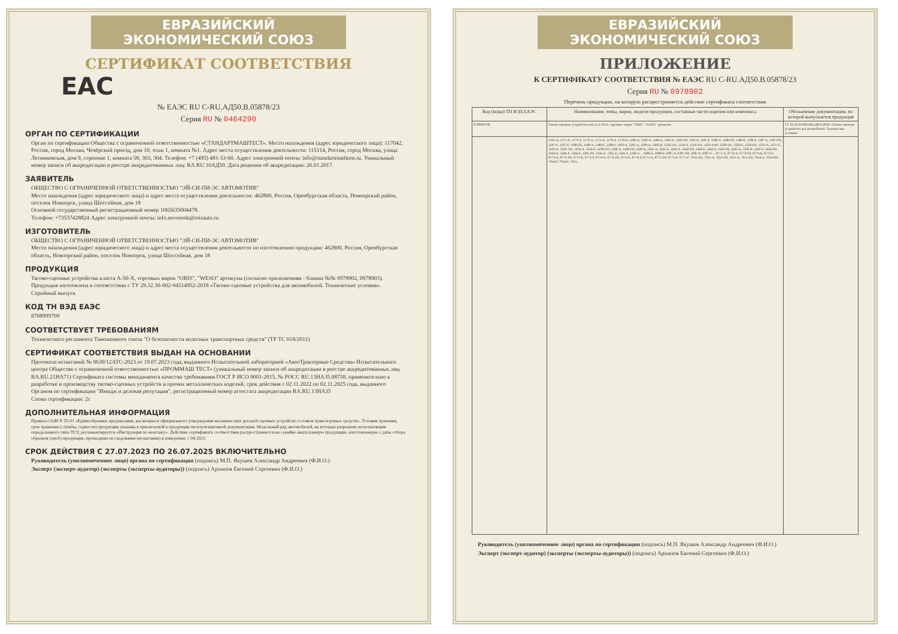ЕВРАЗИЙСКИЙ ЭКОНОМИЧЕСКИЙ СОЮЗ
СЕРТИФИКАТ СООТВЕТСТВИЯ
EAC
№ ЕАЭС RU C-RU.АД50.В.05878/23
Серия RU № 0464290
ОРГАН ПО СЕРТИФИКАЦИИ
Орган по сертификации Общества с ограниченной ответственностью «СТАНДАРТМАШТЕСТ». Место нахождения (адрес юридического лица): 117042, Россия, город Москва, Чечёрский проезд, дом 10, этаж 1, комната №1. Адрес места осуществления деятельности: 115114, Россия, город Москва, улица Летниковская, дом 9, строение 1, комната 58, 303, 304. Телефон: +7 (495) 481-33-60. Адрес электронной почты: info@standartmashtest.ru. Уникальный номер записи об аккредитации в реестре аккредитованных лиц: RA.RU.10АД50. Дата решения об аккредитации: 26.01.2017.
ЗАЯВИТЕЛЬ
ОБЩЕСТВО С ОГРАНИЧЕННОЙ ОТВЕТСТВЕННОСТЬЮ "ЭЙ-СИ-ПИ-ЭС АВТОМОТИВ"
Место нахождения (адрес юридического лица) и адрес места осуществления деятельности: 462800, Россия, Оренбургская область, Новоорский район, поселок Новоорск, улица Шоссейная, дом 18
Основной государственный регистрационный номер 1065635004478.
Телефон: +73537428824 Адрес электронной почты: info.novoorsk@orisauto.ru
ИЗГОТОВИТЕЛЬ
ОБЩЕСТВО С ОГРАНИЧЕННОЙ ОТВЕТСТВЕННОСТЬЮ "ЭЙ-СИ-ПИ-ЭС АВТОМОТИВ"
Место нахождения (адрес юридического лица) и адрес места осуществления деятельности по изготовлению продукции: 462800, Россия, Оренбургская область, Новоорский район, поселок Новоорск, улица Шоссейная, дом 18
ПРОДУКЦИЯ
Тягово-сцепные устройства класса А-50-X, торговых марок "ORIS", "WESO" артикулы (согласно приложениям - бланки №№ 0978902, 0978903). Продукция изготовлена в соответствии с ТУ 29.32.30-002-94514952-2018 «Тягово-сцепные устройства для автомобилей. Технические условия».
Серийный выпуск
КОД ТН ВЭД ЕАЭС
8708999709
СООТВЕТСТВУЕТ ТРЕБОВАНИЯМ
Технического регламента Таможенного союза "О безопасности колесных транспортных средств" (ТР ТС 018/2011)
СЕРТИФИКАТ СООТВЕТСТВИЯ ВЫДАН НА ОСНОВАНИИ
Протокола испытаний № 0630/12АТС-2023 от 19.07.2023 года, выданного Испытательной лабораторией «АвтоТракторные Средства» Испытательного центра Общество с ограниченной ответственностью «ПРОММАШ ТЕСТ» (уникальный номер записи об аккредитации в реестре аккредитованных лиц RA.RU.21НА71) Сертификата системы менеджмента качества требованиям ГОСТ Р ИСО 9001-2015, № РОСС RU.13НА35.08758, применительно к разработке и производству тягово-сцепных устройств и прочих металлических изделий, срок действия с 02.11.2022 по 02.11.2025 года, выданного Органом по сертификации "Имидж и деловая репутация", регистрационный номер аттестата аккредитации RA.RU.13НА35
Схема сертификации: 2с
ДОПОЛНИТЕЛЬНАЯ ИНФОРМАЦИЯ
Правила ООН N 55-01 «Единообразные предписания, касающиеся официального утверждения механических деталей сцепных устройств составов транспортных средств». Условия хранения, срок хранения (службы, годности) продукции указаны в прилагаемой к продукции эксплуатационной документации. Модельный ряд автомобилей, на которых разрешено использование определенного типа ТСУ, регламентируется «Инструкция по монтажу». Действие сертификата соответствия распространяется на серийно выпускаемую продукцию, изготовленную с даты отбора образцов (проб) продукции, прошедших исследования (испытания) и измерения: с 04.2023
СРОК ДЕЙСТВИЯ С 27.07.2023 ПО 26.07.2025 ВКЛЮЧИТЕЛЬНО
Руководитель (уполномоченное лицо) органа по сертификации (подпись) М.П. Якушев Александр Андреевич (Ф.И.О.)
Эксперт (эксперт-аудитор) (эксперты (эксперты-аудиторы)) (подпись) Архипов Евгений Сергеевич (Ф.И.О.)
ЕВРАЗИЙСКИЙ ЭКОНОМИЧЕСКИЙ СОЮЗ
ПРИЛОЖЕНИЕ
К СЕРТИФИКАТУ СООТВЕТСТВИЯ № ЕАЭС RU C-RU.АД50.В.05878/23
Серия RU № 0978902
Перечень продукции, на которую распространяется действие сертификата соответствия
| Код (коды) ТН ВЭД ЕАЭС | Наименование, типы, марки, модели продукции, составные части изделия или комплекса | Обозначение документации, по которой выпускается продукция |
| --- | --- | --- |
| 8708999709 | Тягово-сцепные устройства класса А-50-X, торговых марок "ORIS", "WESO" артикулы: | ТУ 29.32.30-002-94514952-2018 «Тягово-сцепные устройства для автомобилей. Технические условия» |
| | 1165-A, 1171-A, 1173-A, 1174-A, 1175-A, 1176-A, 1178-A, 1182-A, 1183-A, 1184-A, 1185-A, 1185-D2, 1185-E, 1185-F, 1186-A, 1186-D2, 1186-E, 1186-F, 1187-A, 1187-D2, 1187-E, 1187-F, 1188-D2, 1188-A, 1188-E, 1188-F, 1203-A, 1205-A, 1206-A, 1206-H, 1216-AN, 1218-A, 1219-AN, 1223-ANP, 1228-AN, 1229-E, 1230-EN, 1231-A, 1231-E, 1232-A, 1233-AN, 1234-A, 1234-E, 1238-EN, 1240-A, 1240-D2, 1240-E, 1241-A, 1241-E, 1242-A, 1242-D2, 1242-E, 1242-F, 1243-D2, 1243-A, 1243-E, 1243-F, 1244-D2, 1244-A, 1244-E, 1244-F, 1245-D2, 1245-A, 1245-E, 1245-F, 1246-A ... 4386-E, 4386-F, 4387-A, 4387-D2, 4387-E, 4387-F ... 6771-A, 6772-A, 6772-D2, 6772-E, 6772-F, 6773-A, 6773-D2, 6773-E, 6773-F, 6774-A, 6774-D2, 6774-E, 6774-F, 6775-A, 6775-D2, 6775-E, 6775-F, 7010-AN, 7011-A, 7012-D2, 7013-A, 7013-D2, 7014-A, 7014-D2, 7014-F, 7014-F, 7015- | |
Руководитель (уполномоченное лицо) органа по сертификации (подпись) М.П. Якушев Александр Андреевич (Ф.И.О.)
Эксперт (эксперт-аудитор) (эксперты (эксперты-аудиторы)) (подпись) Архипов Евгений Сергеевич (Ф.И.О.)